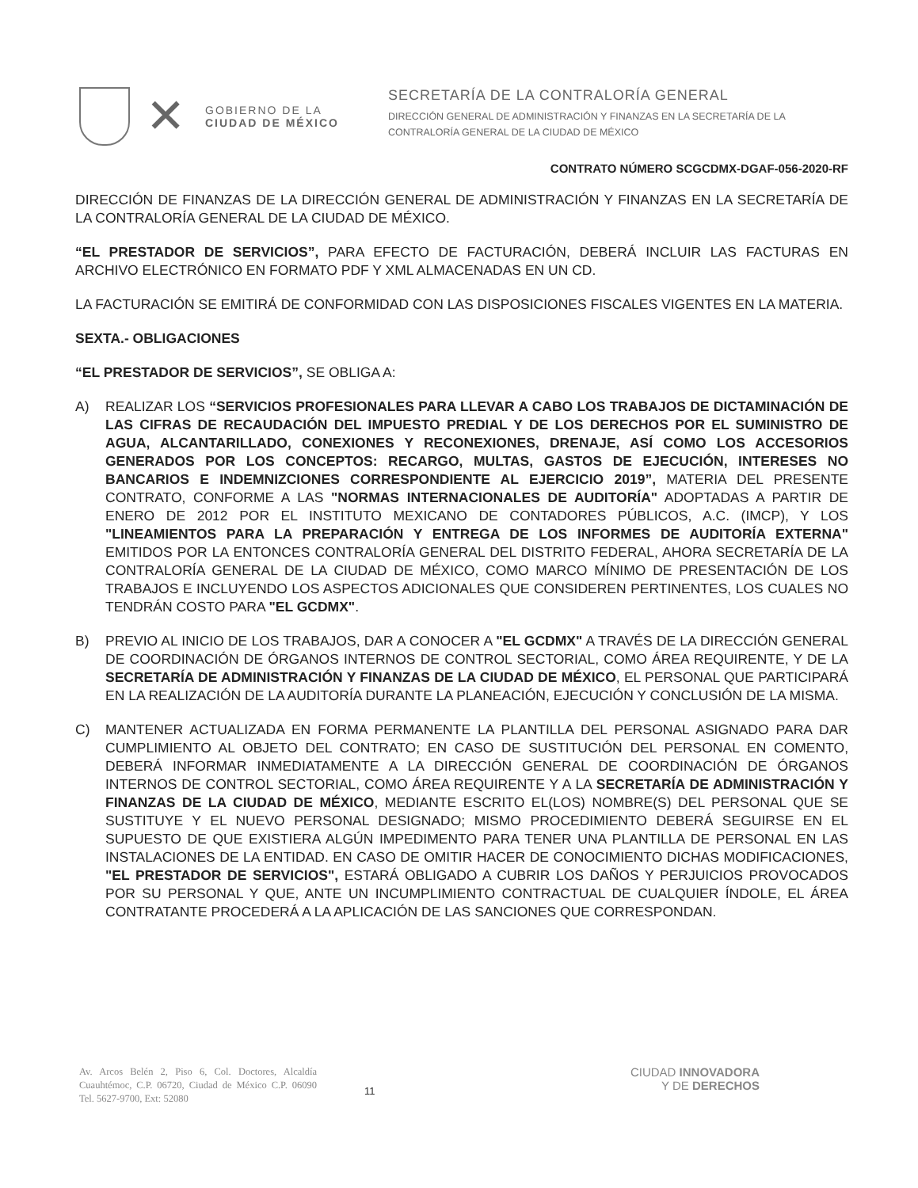✕
GOBIERNO DE LA
CIUDAD DE MÉXICO
SECRETARÍA DE LA CONTRALORÍA GENERAL
DIRECCIÓN GENERAL DE ADMINISTRACIÓN Y FINANZAS EN LA SECRETARÍA DE LA
CONTRALORÍA GENERAL DE LA CIUDAD DE MÉXICO
CONTRATO NÚMERO SCGCDMX-DGAF-056-2020-RF
DIRECCIÓN DE FINANZAS DE LA DIRECCIÓN GENERAL DE ADMINISTRACIÓN Y FINANZAS EN LA SECRETARÍA DE LA CONTRALORÍA GENERAL DE LA CIUDAD DE MÉXICO.
“EL PRESTADOR DE SERVICIOS”, PARA EFECTO DE FACTURACIÓN, DEBERÁ INCLUIR LAS FACTURAS EN ARCHIVO ELECTRÓNICO EN FORMATO PDF Y XML ALMACENADAS EN UN CD.
LA FACTURACIÓN SE EMITIRÁ DE CONFORMIDAD CON LAS DISPOSICIONES FISCALES VIGENTES EN LA MATERIA.
SEXTA.- OBLIGACIONES
“EL PRESTADOR DE SERVICIOS”, SE OBLIGA A:
A) REALIZAR LOS “SERVICIOS PROFESIONALES PARA LLEVAR A CABO LOS TRABAJOS DE DICTAMINACIÓN DE LAS CIFRAS DE RECAUDACIÓN DEL IMPUESTO PREDIAL Y DE LOS DERECHOS POR EL SUMINISTRO DE AGUA, ALCANTARILLADO, CONEXIONES Y RECONEXIONES, DRENAJE, ASÍ COMO LOS ACCESORIOS GENERADOS POR LOS CONCEPTOS: RECARGO, MULTAS, GASTOS DE EJECUCIÓN, INTERESES NO BANCARIOS E INDEMNIZCIONES CORRESPONDIENTE AL EJERCICIO 2019”, MATERIA DEL PRESENTE CONTRATO, CONFORME A LAS "NORMAS INTERNACIONALES DE AUDITORÍA" ADOPTADAS A PARTIR DE ENERO DE 2012 POR EL INSTITUTO MEXICANO DE CONTADORES PÚBLICOS, A.C. (IMCP), Y LOS "LINEAMIENTOS PARA LA PREPARACIÓN Y ENTREGA DE LOS INFORMES DE AUDITORÍA EXTERNA" EMITIDOS POR LA ENTONCES CONTRALORÍA GENERAL DEL DISTRITO FEDERAL, AHORA SECRETARÍA DE LA CONTRALORÍA GENERAL DE LA CIUDAD DE MÉXICO, COMO MARCO MÍNIMO DE PRESENTACIÓN DE LOS TRABAJOS E INCLUYENDO LOS ASPECTOS ADICIONALES QUE CONSIDEREN PERTINENTES, LOS CUALES NO TENDRÁN COSTO PARA "EL GCDMX".
B) PREVIO AL INICIO DE LOS TRABAJOS, DAR A CONOCER A "EL GCDMX" A TRAVÉS DE LA DIRECCIÓN GENERAL DE COORDINACIÓN DE ÓRGANOS INTERNOS DE CONTROL SECTORIAL, COMO ÁREA REQUIRENTE, Y DE LA SECRETARÍA DE ADMINISTRACIÓN Y FINANZAS DE LA CIUDAD DE MÉXICO, EL PERSONAL QUE PARTICIPARÁ EN LA REALIZACIÓN DE LA AUDITORÍA DURANTE LA PLANEACIÓN, EJECUCIÓN Y CONCLUSIÓN DE LA MISMA.
C) MANTENER ACTUALIZADA EN FORMA PERMANENTE LA PLANTILLA DEL PERSONAL ASIGNADO PARA DAR CUMPLIMIENTO AL OBJETO DEL CONTRATO; EN CASO DE SUSTITUCIÓN DEL PERSONAL EN COMENTO, DEBERÁ INFORMAR INMEDIATAMENTE A LA DIRECCIÓN GENERAL DE COORDINACIÓN DE ÓRGANOS INTERNOS DE CONTROL SECTORIAL, COMO ÁREA REQUIRENTE Y A LA SECRETARÍA DE ADMINISTRACIÓN Y FINANZAS DE LA CIUDAD DE MÉXICO, MEDIANTE ESCRITO EL(LOS) NOMBRE(S) DEL PERSONAL QUE SE SUSTITUYE Y EL NUEVO PERSONAL DESIGNADO; MISMO PROCEDIMIENTO DEBERÁ SEGUIRSE EN EL SUPUESTO DE QUE EXISTIERA ALGÚN IMPEDIMENTO PARA TENER UNA PLANTILLA DE PERSONAL EN LAS INSTALACIONES DE LA ENTIDAD. EN CASO DE OMITIR HACER DE CONOCIMIENTO DICHAS MODIFICACIONES, "EL PRESTADOR DE SERVICIOS", ESTARÁ OBLIGADO A CUBRIR LOS DAÑOS Y PERJUICIOS PROVOCADOS POR SU PERSONAL Y QUE, ANTE UN INCUMPLIMIENTO CONTRACTUAL DE CUALQUIER ÍNDOLE, EL ÁREA CONTRATANTE PROCEDERÁ A LA APLICACIÓN DE LAS SANCIONES QUE CORRESPONDAN.
Av. Arcos Belén 2, Piso 6, Col. Doctores, Alcaldía Cuauhtémoc, C.P. 06720, Ciudad de México C.P. 06090 Tel. 5627-9700, Ext: 52080
11
CIUDAD INNOVADORA
Y DE DERECHOS